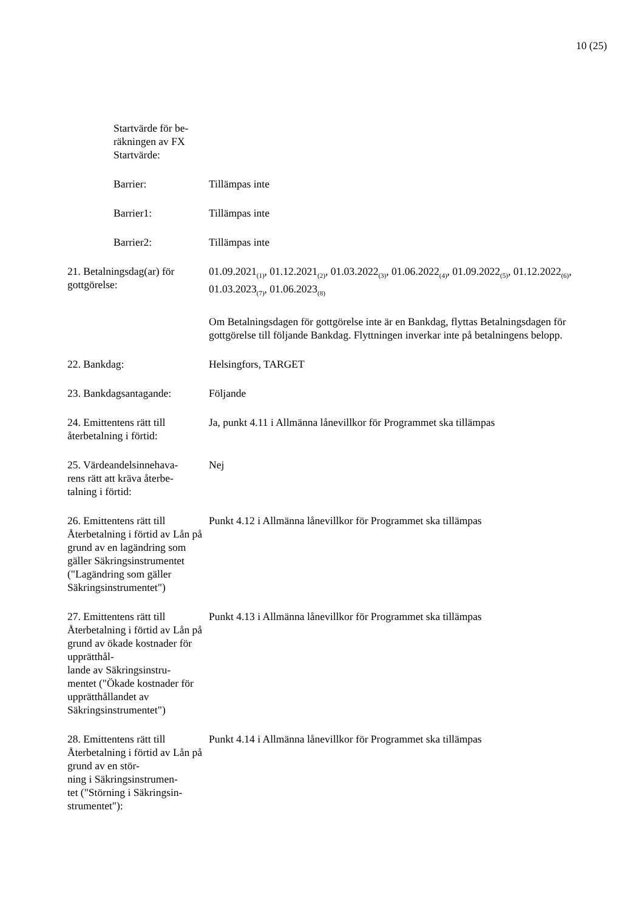10 (25)
Startvärde för be-
räkningen av FX
Startvärde:
Barrier: Tillämpas inte
Barrier1: Tillämpas inte
Barrier2: Tillämpas inte
21. Betalningsdag(ar) för gottgörelse:
01.09.2021<sub>(1)</sub>, 01.12.2021<sub>(2)</sub>, 01.03.2022<sub>(3)</sub>, 01.06.2022<sub>(4)</sub>, 01.09.2022<sub>(5)</sub>, 01.12.2022<sub>(6)</sub>, 01.03.2023<sub>(7)</sub>, 01.06.2023<sub>(8)</sub>
Om Betalningsdagen för gottgörelse inte är en Bankdag, flyttas Betalningsdagen för gottgörelse till följande Bankdag. Flyttningen inverkar inte på betalningens belopp.
22. Bankdag: Helsingfors, TARGET
23. Bankdagsantagande: Följande
24. Emittentens rätt till återbetalning i förtid:
Ja, punkt 4.11 i Allmänna lånevillkor för Programmet ska tillämpas
25. Värdeandelsinnehava-
rens rätt att kräva återbe-
talning i förtid:
Nej
26. Emittentens rätt till Återbetalning i förtid av Lån på grund av en lagändring som gäller Säkringsinstrumentet ("Lagändring som gäller Säkringsinstrumentet")
Punkt 4.12 i Allmänna lånevillkor för Programmet ska tillämpas
27. Emittentens rätt till Återbetalning i förtid av Lån på grund av ökade kostnader för upprätthål-
lande av Säkringsinstru-
mentet ("Ökade kostnader för upprätthållandet av Säkringsinstrumentet")
Punkt 4.13 i Allmänna lånevillkor för Programmet ska tillämpas
28. Emittentens rätt till Återbetalning i förtid av Lån på grund av en stör-
ning i Säkringsinstrumen-
tet ("Störning i Säkringsin-
strumentet"):
Punkt 4.14 i Allmänna lånevillkor för Programmet ska tillämpas